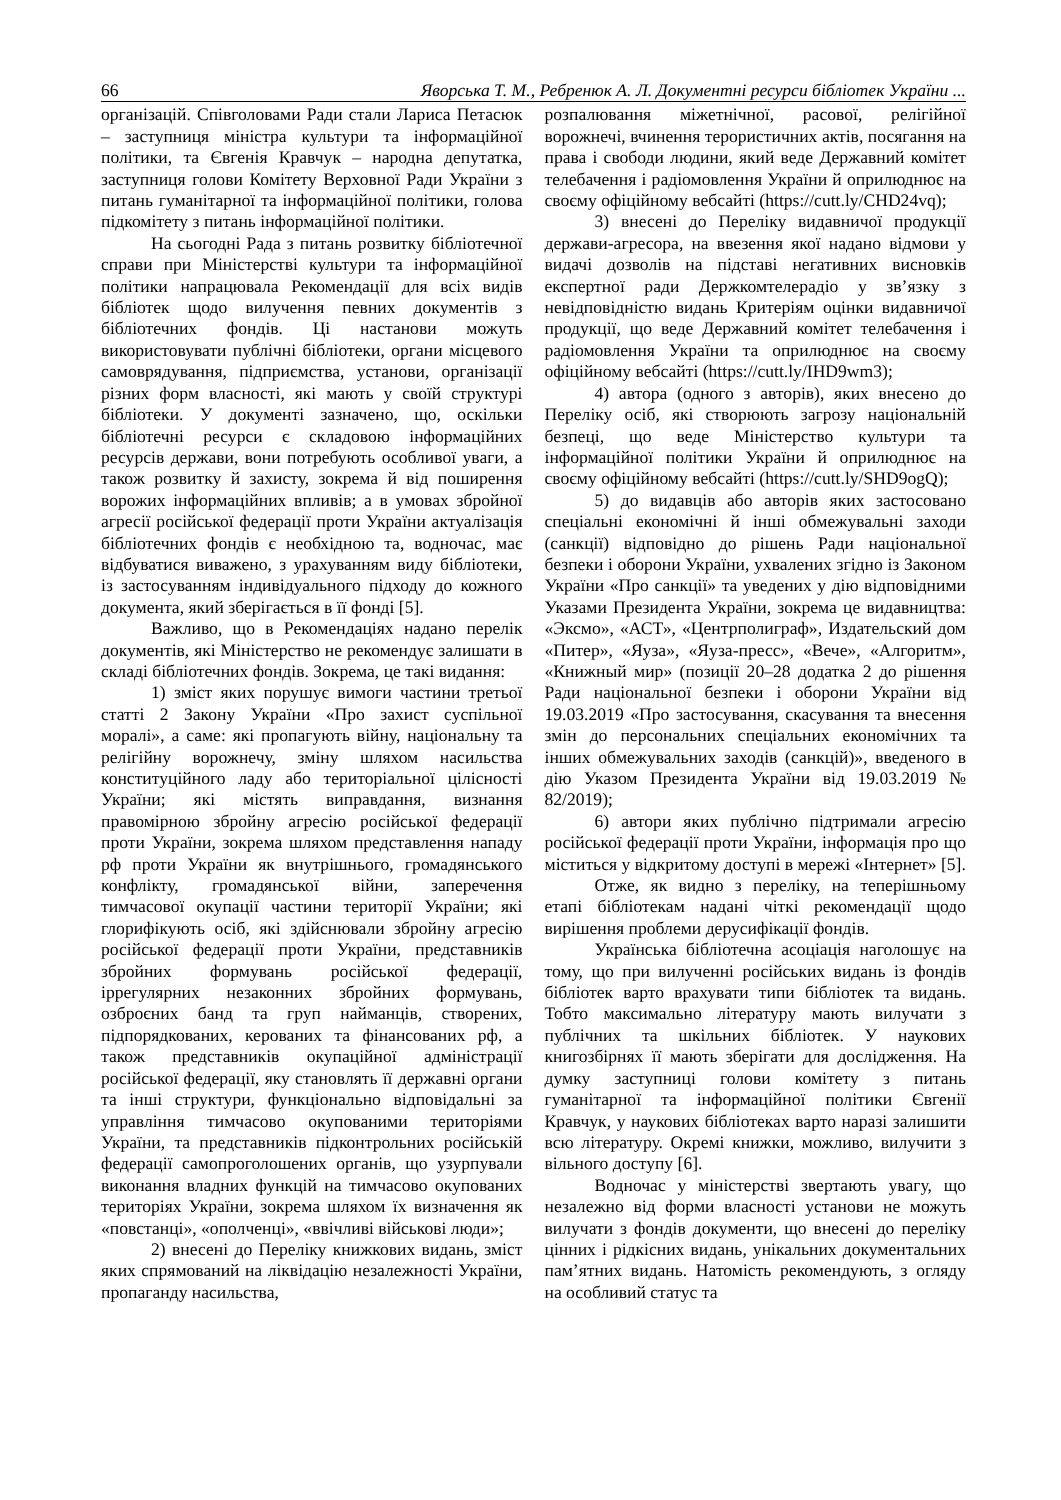66 Яворська Т. М., Ребренюк А. Л. Документні ресурси бібліотек України ...
організацій. Співголовами Ради стали Лариса Петасюк – заступниця міністра культури та інформаційної політики, та Євгенія Кравчук – народна депутатка, заступниця голови Комітету Верховної Ради України з питань гуманітарної та інформаційної політики, голова підкомітету з питань інформаційної політики.
На сьогодні Рада з питань розвитку бібліотечної справи при Міністерстві культури та інформаційної політики напрацювала Рекомендації для всіх видів бібліотек щодо вилучення певних документів з бібліотечних фондів. Ці настанови можуть використовувати публічні бібліотеки, органи місцевого самоврядування, підприємства, установи, організації різних форм власності, які мають у своїй структурі бібліотеки. У документі зазначено, що, оскільки бібліотечні ресурси є складовою інформаційних ресурсів держави, вони потребують особливої уваги, а також розвитку й захисту, зокрема й від поширення ворожих інформаційних впливів; а в умовах збройної агресії російської федерації проти України актуалізація бібліотечних фондів є необхідною та, водночас, має відбуватися виважено, з урахуванням виду бібліотеки, із застосуванням індивідуального підходу до кожного документа, який зберігається в її фонді [5].
Важливо, що в Рекомендаціях надано перелік документів, які Міністерство не рекомендує залишати в складі бібліотечних фондів. Зокрема, це такі видання:
1) зміст яких порушує вимоги частини третьої статті 2 Закону України «Про захист суспільної моралі», а саме: які пропагують війну, національну та релігійну ворожнечу, зміну шляхом насильства конституційного ладу або територіальної цілісності України; які містять виправдання, визнання правомірною збройну агресію російської федерації проти України, зокрема шляхом представлення нападу рф проти України як внутрішнього, громадянського конфлікту, громадянської війни, заперечення тимчасової окупації частини території України; які глорифікують осіб, які здійснювали збройну агресію російської федерації проти України, представників збройних формувань російської федерації, іррегулярних незаконних збройних формувань, озброєних банд та груп найманців, створених, підпорядкованих, керованих та фінансованих рф, а також представників окупаційної адміністрації російської федерації, яку становлять її державні органи та інші структури, функціонально відповідальні за управління тимчасово окупованими територіями України, та представників підконтрольних російській федерації самопроголошених органів, що узурпували виконання владних функцій на тимчасово окупованих територіях України, зокрема шляхом їх визначення як «повстанці», «ополченці», «ввічливі військові люди»;
2) внесені до Переліку книжкових видань, зміст яких спрямований на ліквідацію незалежності України, пропаганду насильства,
розпалювання міжетнічної, расової, релігійної ворожнечі, вчинення терористичних актів, посягання на права і свободи людини, який веде Державний комітет телебачення і радіомовлення України й оприлюднює на своєму офіційному вебсайті (https://cutt.ly/CHD24vq);
3) внесені до Переліку видавничої продукції держави-агресора, на ввезення якої надано відмови у видачі дозволів на підставі негативних висновків експертної ради Держкомтелерадіо у зв’язку з невідповідністю видань Критеріям оцінки видавничої продукції, що веде Державний комітет телебачення і радіомовлення України та оприлюднює на своєму офіційному вебсайті (https://cutt.ly/IHD9wm3);
4) автора (одного з авторів), яких внесено до Переліку осіб, які створюють загрозу національній безпеці, що веде Міністерство культури та інформаційної політики України й оприлюднює на своєму офіційному вебсайті (https://cutt.ly/SHD9ogQ);
5) до видавців або авторів яких застосовано спеціальні економічні й інші обмежувальні заходи (санкції) відповідно до рішень Ради національної безпеки і оборони України, ухвалених згідно із Законом України «Про санкції» та уведених у дію відповідними Указами Президента України, зокрема це видавництва: «Эксмо», «АСТ», «Центрполиграф», Издательский дом «Питер», «Яуза», «Яуза-пресс», «Вече», «Алгоритм», «Книжный мир» (позиції 20–28 додатка 2 до рішення Ради національної безпеки і оборони України від 19.03.2019 «Про застосування, скасування та внесення змін до персональних спеціальних економічних та інших обмежувальних заходів (санкцій)», введеного в дію Указом Президента України від 19.03.2019 № 82/2019);
6) автори яких публічно підтримали агресію російської федерації проти України, інформація про що міститься у відкритому доступі в мережі «Інтернет» [5].
Отже, як видно з переліку, на теперішньому етапі бібліотекам надані чіткі рекомендації щодо вирішення проблеми дерусифікації фондів.
Українська бібліотечна асоціація наголошує на тому, що при вилученні російських видань із фондів бібліотек варто врахувати типи бібліотек та видань. Тобто максимально літературу мають вилучати з публічних та шкільних бібліотек. У наукових книгозбірнях її мають зберігати для дослідження. На думку заступниці голови комітету з питань гуманітарної та інформаційної політики Євгенії Кравчук, у наукових бібліотеках варто наразі залишити всю літературу. Окремі книжки, можливо, вилучити з вільного доступу [6].
Водночас у міністерстві звертають увагу, що незалежно від форми власності установи не можуть вилучати з фондів документи, що внесені до переліку цінних і рідкісних видань, унікальних документальних пам’ятних видань. Натомість рекомендують, з огляду на особливий статус та